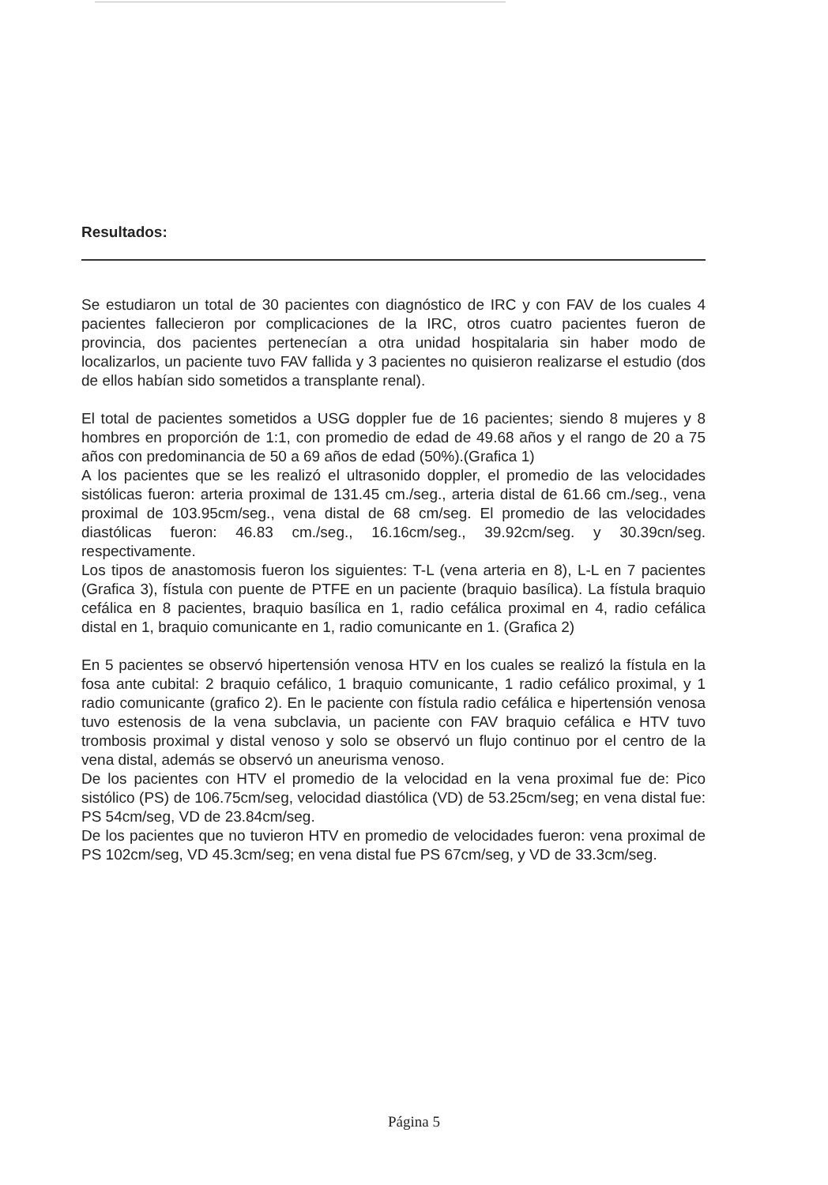Resultados:
Se estudiaron un total de 30 pacientes con diagnóstico de IRC y con FAV de los cuales 4 pacientes fallecieron por complicaciones de la IRC, otros cuatro pacientes fueron de provincia, dos pacientes pertenecían a otra unidad hospitalaria sin haber modo de localizarlos, un paciente tuvo FAV fallida y 3 pacientes no quisieron realizarse el estudio (dos de ellos habían sido sometidos a transplante renal).
El total de pacientes sometidos a USG doppler fue de 16 pacientes; siendo 8 mujeres y 8 hombres en proporción de 1:1, con promedio de edad de 49.68 años y el rango de 20 a 75 años con predominancia de 50 a 69 años de edad (50%).(Grafica 1)
A los pacientes que se les realizó el ultrasonido doppler, el promedio de las velocidades sistólicas fueron: arteria proximal de 131.45 cm./seg., arteria distal de 61.66 cm./seg., vena proximal de 103.95cm/seg., vena distal de 68 cm/seg. El promedio de las velocidades diastólicas fueron: 46.83 cm./seg., 16.16cm/seg., 39.92cm/seg. y 30.39cn/seg. respectivamente.
Los tipos de anastomosis fueron los siguientes: T-L (vena arteria en 8), L-L en 7 pacientes (Grafica 3), fístula con puente de PTFE en un paciente (braquio basílica). La fístula braquio cefálica en 8 pacientes, braquio basílica en 1, radio cefálica proximal en 4, radio cefálica distal en 1, braquio comunicante en 1, radio comunicante en 1. (Grafica 2)
En 5 pacientes se observó hipertensión venosa HTV en los cuales se realizó la fístula en la fosa ante cubital: 2 braquio cefálico, 1 braquio comunicante, 1 radio cefálico proximal, y 1 radio comunicante (grafico 2). En le paciente con fístula radio cefálica e hipertensión venosa tuvo estenosis de la vena subclavia, un paciente con FAV braquio cefálica e HTV tuvo trombosis proximal y distal venoso y solo se observó un flujo continuo por el centro de la vena distal, además se observó un aneurisma venoso.
De los pacientes con HTV el promedio de la velocidad en la vena proximal fue de: Pico sistólico (PS) de 106.75cm/seg, velocidad diastólica (VD) de 53.25cm/seg; en vena distal fue: PS 54cm/seg, VD de 23.84cm/seg.
De los pacientes que no tuvieron HTV en promedio de velocidades fueron: vena proximal de PS 102cm/seg, VD 45.3cm/seg; en vena distal fue PS 67cm/seg, y VD de 33.3cm/seg.
Página 5